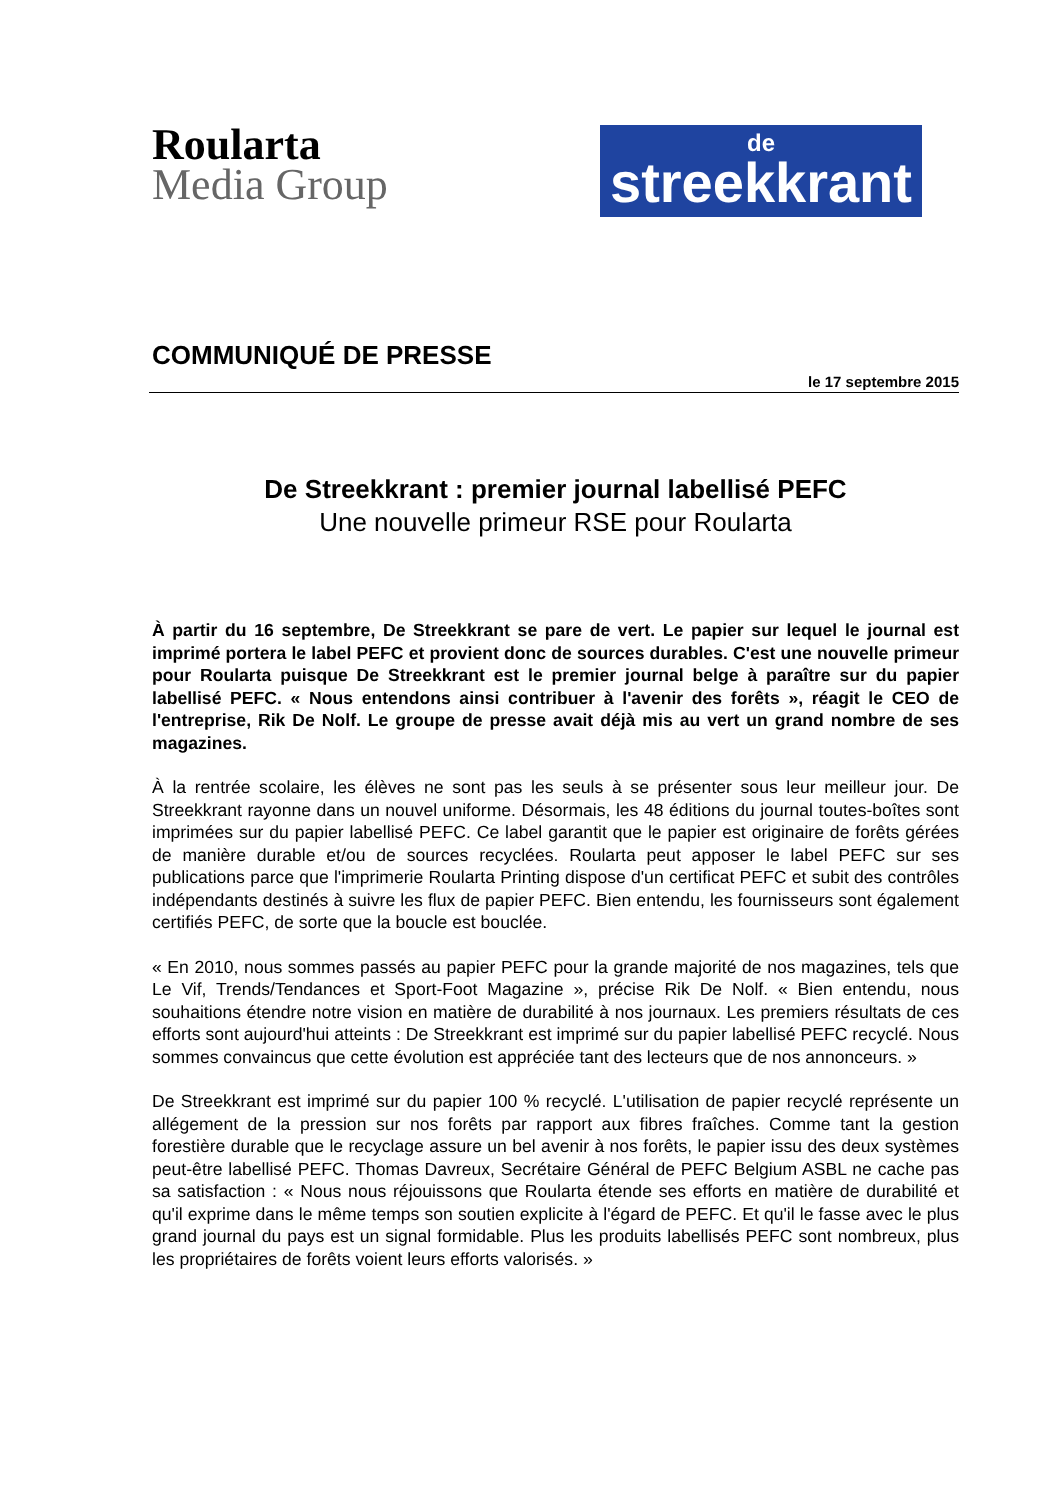Roularta
Media Group
de
streekkrant
COMMUNIQUÉ DE PRESSE
le 17 septembre 2015
De Streekkrant : premier journal labellisé PEFC
Une nouvelle primeur RSE pour Roularta
À partir du 16 septembre, De Streekkrant se pare de vert. Le papier sur lequel le journal est imprimé portera le label PEFC et provient donc de sources durables. C'est une nouvelle primeur pour Roularta puisque De Streekkrant est le premier journal belge à paraître sur du papier labellisé PEFC. « Nous entendons ainsi contribuer à l'avenir des forêts », réagit le CEO de l'entreprise, Rik De Nolf. Le groupe de presse avait déjà mis au vert un grand nombre de ses magazines.
À la rentrée scolaire, les élèves ne sont pas les seuls à se présenter sous leur meilleur jour. De Streekkrant rayonne dans un nouvel uniforme. Désormais, les 48 éditions du journal toutes-boîtes sont imprimées sur du papier labellisé PEFC. Ce label garantit que le papier est originaire de forêts gérées de manière durable et/ou de sources recyclées. Roularta peut apposer le label PEFC sur ses publications parce que l'imprimerie Roularta Printing dispose d'un certificat PEFC et subit des contrôles indépendants destinés à suivre les flux de papier PEFC. Bien entendu, les fournisseurs sont également certifiés PEFC, de sorte que la boucle est bouclée.
« En 2010, nous sommes passés au papier PEFC pour la grande majorité de nos magazines, tels que Le Vif, Trends/Tendances et Sport-Foot Magazine », précise Rik De Nolf. « Bien entendu, nous souhaitions étendre notre vision en matière de durabilité à nos journaux. Les premiers résultats de ces efforts sont aujourd'hui atteints : De Streekkrant est imprimé sur du papier labellisé PEFC recyclé. Nous sommes convaincus que cette évolution est appréciée tant des lecteurs que de nos annonceurs. »
De Streekkrant est imprimé sur du papier 100 % recyclé. L'utilisation de papier recyclé représente un allégement de la pression sur nos forêts par rapport aux fibres fraîches. Comme tant la gestion forestière durable que le recyclage assure un bel avenir à nos forêts, le papier issu des deux systèmes peut-être labellisé PEFC. Thomas Davreux, Secrétaire Général de PEFC Belgium ASBL ne cache pas sa satisfaction : « Nous nous réjouissons que Roularta étende ses efforts en matière de durabilité et qu'il exprime dans le même temps son soutien explicite à l'égard de PEFC. Et qu'il le fasse avec le plus grand journal du pays est un signal formidable. Plus les produits labellisés PEFC sont nombreux, plus les propriétaires de forêts voient leurs efforts valorisés. »